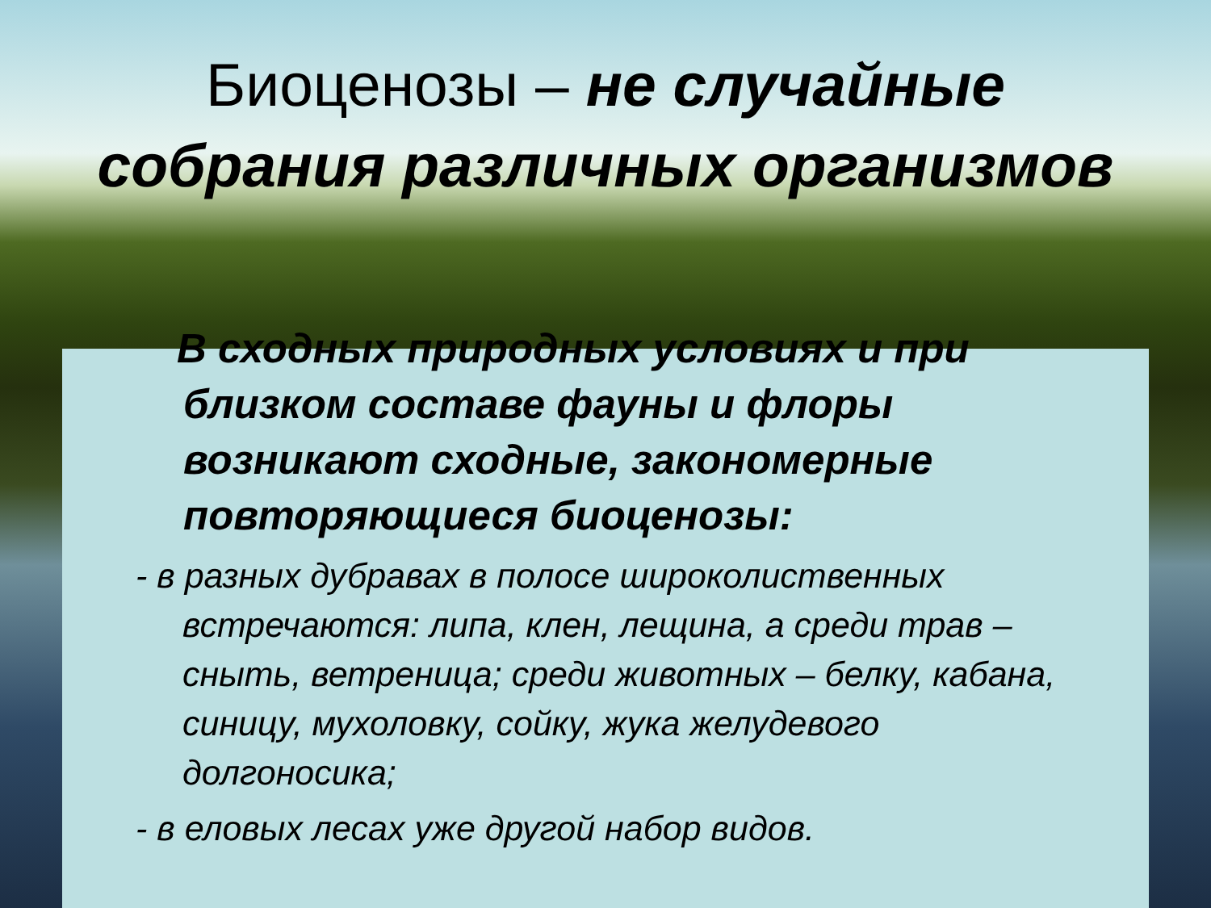Биоценозы – не случайные
собрания различных организмов
В сходных природных условиях и при
близком составе фауны и флоры возникают сходные, закономерные повторяющиеся биоценозы:
- в разных дубравах в полосе широколиственных встречаются: липа, клен, лещина, а среди трав – сныть, ветреница; среди животных – белку, кабана, синицу, мухоловку, сойку, жука желудевого долгоносика;
- в еловых лесах уже другой набор видов.